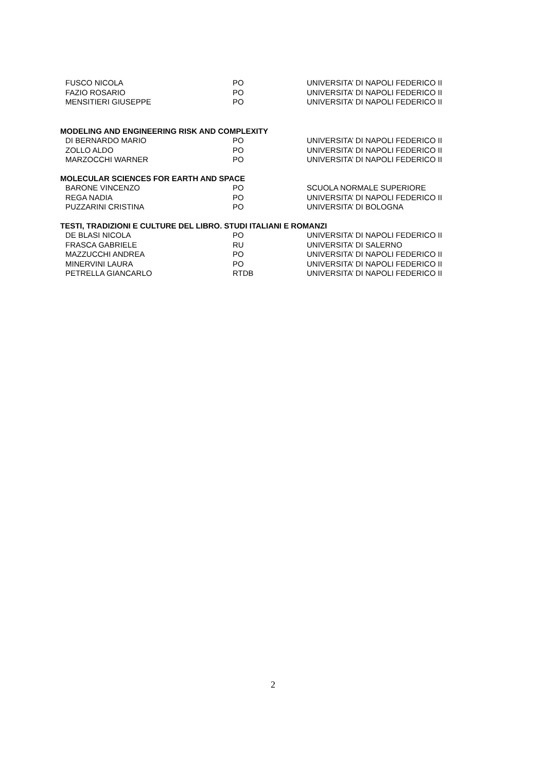| FUSCO NICOLA | PO | UNIVERSITA’ DI NAPOLI FEDERICO II |
| FAZIO ROSARIO | PO | UNIVERSITA’ DI NAPOLI FEDERICO II |
| MENSITIERI GIUSEPPE | PO | UNIVERSITA’ DI NAPOLI FEDERICO II |
MODELING AND ENGINEERING RISK AND COMPLEXITY
| DI BERNARDO MARIO | PO | UNIVERSITA’ DI NAPOLI FEDERICO II |
| ZOLLO ALDO | PO | UNIVERSITA’ DI NAPOLI FEDERICO II |
| MARZOCCHI WARNER | PO | UNIVERSITA’ DI NAPOLI FEDERICO II |
MOLECULAR SCIENCES FOR EARTH AND SPACE
| BARONE VINCENZO | PO | SCUOLA NORMALE SUPERIORE |
| REGA NADIA | PO | UNIVERSITA’ DI NAPOLI FEDERICO II |
| PUZZARINI CRISTINA | PO | UNIVERSITA’ DI BOLOGNA |
TESTI, TRADIZIONI E CULTURE DEL LIBRO. STUDI ITALIANI E ROMANZI
| DE BLASI NICOLA | PO | UNIVERSITA’ DI NAPOLI FEDERICO II |
| FRASCA GABRIELE | RU | UNIVERSITA’ DI SALERNO |
| MAZZUCCHI ANDREA | PO | UNIVERSITA’ DI NAPOLI FEDERICO II |
| MINERVINI LAURA | PO | UNIVERSITA’ DI NAPOLI FEDERICO II |
| PETRELLA GIANCARLO | RTDB | UNIVERSITA’ DI NAPOLI FEDERICO II |
2